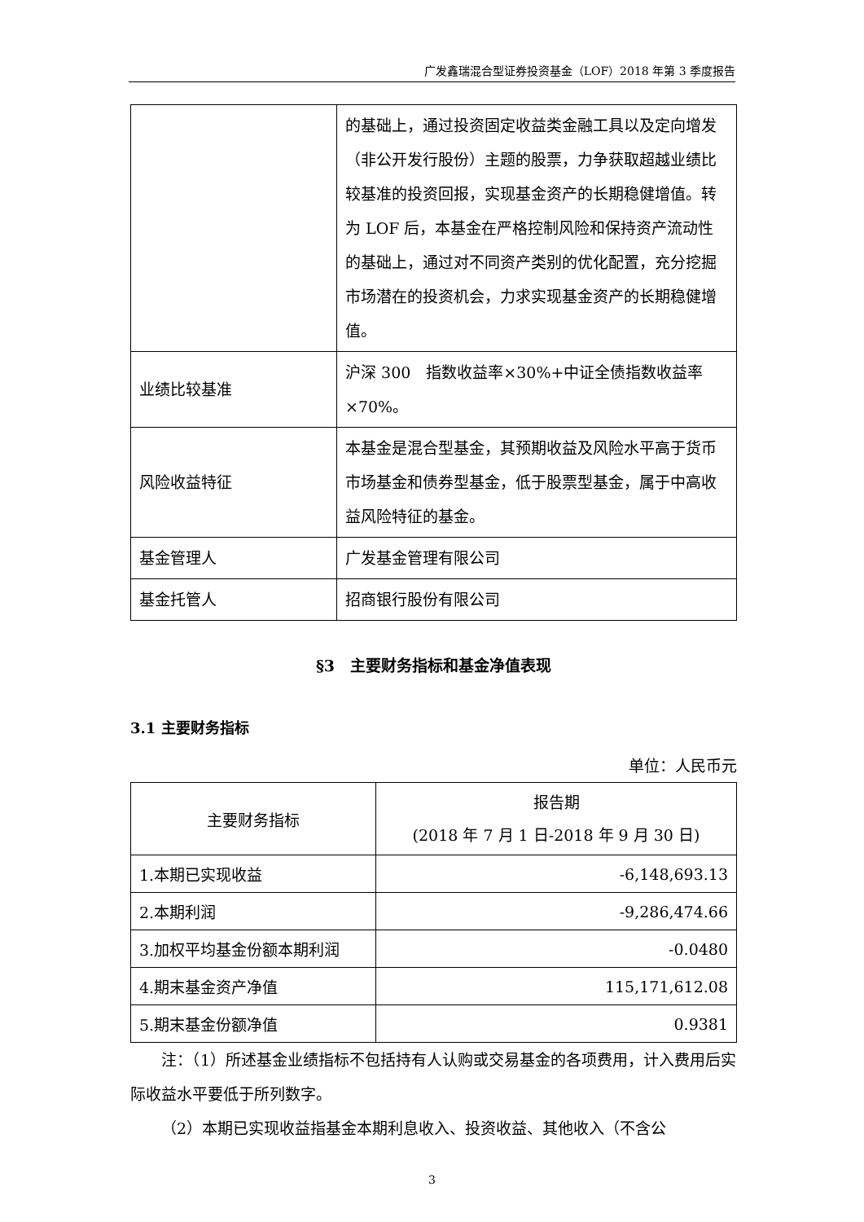广发鑫瑞混合型证券投资基金（LOF）2018 年第 3 季度报告
| | 的基础上，通过投资固定收益类金融工具以及定向增发（非公开发行股份）主题的股票，力争获取超越业绩比较基准的投资回报，实现基金资产的长期稳健增值。转为 LOF 后，本基金在严格控制风险和保持资产流动性的基础上，通过对不同资产类别的优化配置，充分挖掘市场潜在的投资机会，力求实现基金资产的长期稳健增值。 |
| 业绩比较基准 | 沪深 300 指数收益率×30%+中证全债指数收益率×70%。 |
| 风险收益特征 | 本基金是混合型基金，其预期收益及风险水平高于货币市场基金和债券型基金，低于股票型基金，属于中高收益风险特征的基金。 |
| 基金管理人 | 广发基金管理有限公司 |
| 基金托管人 | 招商银行股份有限公司 |
§3　主要财务指标和基金净值表现
3.1 主要财务指标
单位：人民币元
| 主要财务指标 | 报告期 (2018 年 7 月 1 日-2018 年 9 月 30 日) |
| --- | --- |
| 1.本期已实现收益 | -6,148,693.13 |
| 2.本期利润 | -9,286,474.66 |
| 3.加权平均基金份额本期利润 | -0.0480 |
| 4.期末基金资产净值 | 115,171,612.08 |
| 5.期末基金份额净值 | 0.9381 |
注：（1）所述基金业绩指标不包括持有人认购或交易基金的各项费用，计入费用后实际收益水平要低于所列数字。
（2）本期已实现收益指基金本期利息收入、投资收益、其他收入（不含公
3